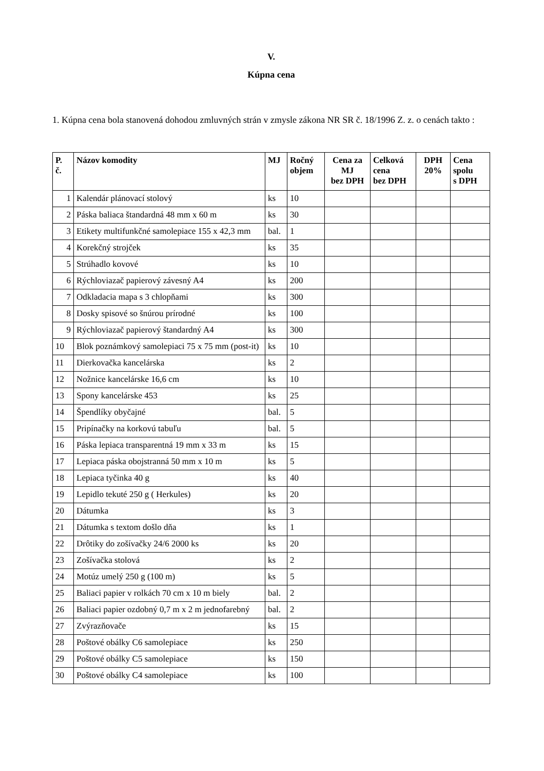V.
Kúpna cena
1. Kúpna cena bola stanovená dohodou zmluvných strán v zmysle zákona NR SR č. 18/1996 Z. z. o cenách takto :
| P. č. | Názov komodity | MJ | Ročný objem | Cena za MJ bez DPH | Celková cena bez DPH | DPH 20% | Cena spolu s DPH |
| --- | --- | --- | --- | --- | --- | --- | --- |
| 1 | Kalendár plánovací stolový | ks | 10 | | | | |
| 2 | Páska baliaca štandardná 48 mm x 60 m | ks | 30 | | | | |
| 3 | Etikety multifunkčné samolepiace 155 x 42,3 mm | bal. | 1 | | | | |
| 4 | Korekčný strojček | ks | 35 | | | | |
| 5 | Strúhadlo kovové | ks | 10 | | | | |
| 6 | Rýchloviazač papierový závesný A4 | ks | 200 | | | | |
| 7 | Odkladacia mapa s 3 chlopňami | ks | 300 | | | | |
| 8 | Dosky spisové so šnúrou prírodné | ks | 100 | | | | |
| 9 | Rýchloviazač papierový štandardný A4 | ks | 300 | | | | |
| 10 | Blok poznámkový samolepiaci 75 x 75 mm (post-it) | ks | 10 | | | | |
| 11 | Dierkovačka kancelárska | ks | 2 | | | | |
| 12 | Nožnice kancelárske 16,6 cm | ks | 10 | | | | |
| 13 | Spony kancelárske 453 | ks | 25 | | | | |
| 14 | Špendlíky obyčajné | bal. | 5 | | | | |
| 15 | Pripínačky na korkovú tabuľu | bal. | 5 | | | | |
| 16 | Páska lepiaca transparentná 19 mm x 33 m | ks | 15 | | | | |
| 17 | Lepiaca páska obojstranná 50 mm x 10 m | ks | 5 | | | | |
| 18 | Lepiaca tyčinka 40 g | ks | 40 | | | | |
| 19 | Lepidlo tekuté 250 g ( Herkules) | ks | 20 | | | | |
| 20 | Dátumka | ks | 3 | | | | |
| 21 | Dátumka s textom došlo dňa | ks | 1 | | | | |
| 22 | Drôtiky do zošívačky 24/6 2000 ks | ks | 20 | | | | |
| 23 | Zošívačka stolová | ks | 2 | | | | |
| 24 | Motúz umelý 250 g (100 m) | ks | 5 | | | | |
| 25 | Baliaci papier v rolkách 70 cm x 10 m biely | bal. | 2 | | | | |
| 26 | Baliaci papier ozdobný 0,7 m x 2 m jednofarebný | bal. | 2 | | | | |
| 27 | Zvýrazňovače | ks | 15 | | | | |
| 28 | Poštové obálky C6 samolepiace | ks | 250 | | | | |
| 29 | Poštové obálky C5 samolepiace | ks | 150 | | | | |
| 30 | Poštové obálky C4 samolepiace | ks | 100 | | | | |